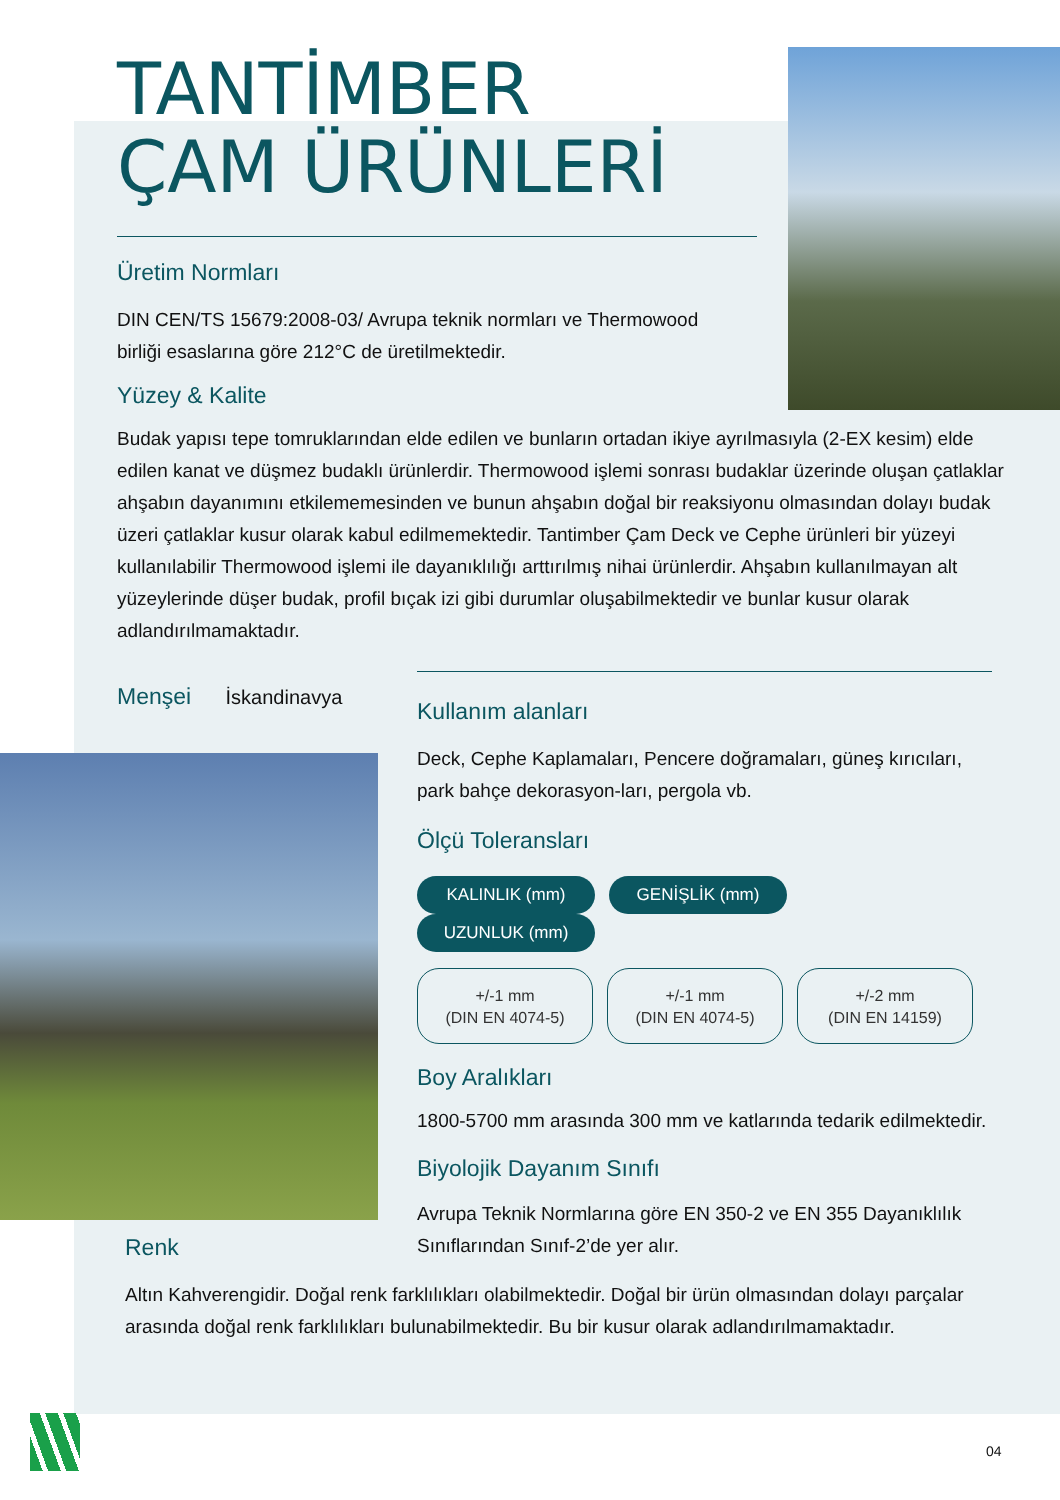TANTİMBER
ÇAM ÜRÜNLERİ
Üretim Normları
DIN CEN/TS 15679:2008-03/ Avrupa teknik normları ve Thermowood birliği esaslarına göre 212°C de üretilmektedir.
Yüzey & Kalite
Budak yapısı tepe tomruklarından elde edilen ve bunların ortadan ikiye ayrılmasıyla (2-EX kesim) elde edilen kanat ve düşmez budaklı ürünlerdir. Thermowood işlemi sonrası budaklar üzerinde oluşan çatlaklar ahşabın dayanımını etkilememesinden ve bunun ahşabın doğal bir reaksiyonu olmasından dolayı budak üzeri çatlaklar kusur olarak kabul edilmemektedir. Tantimber Çam Deck ve Cephe ürünleri bir yüzeyi kullanılabilir Thermowood işlemi ile dayanıklılığı arttırılmış nihai ürünlerdir. Ahşabın kullanılmayan alt yüzeylerinde düşer budak, profil bıçak izi gibi durumlar oluşabilmektedir ve bunlar kusur olarak adlandırılmamaktadır.
Menşei İskandinavya
Kullanım alanları
Deck, Cephe Kaplamaları, Pencere doğramaları, güneş kırıcıları, park bahçe dekorasyon-ları, pergola vb.
Ölçü Toleransları
KALINLIK (mm) GENİŞLİK (mm) UZUNLUK (mm)
+/-1 mm
(DIN EN 4074-5) +/-1 mm
(DIN EN 4074-5) +/-2 mm
(DIN EN 14159)
Boy Aralıkları
1800-5700 mm arasında 300 mm ve katlarında tedarik edilmektedir.
Biyolojik Dayanım Sınıfı
Avrupa Teknik Normlarına göre EN 350-2 ve EN 355 Dayanıklılık Sınıflarından Sınıf-2’de yer alır.
Renk
Altın Kahverengidir. Doğal renk farklılıkları olabilmektedir. Doğal bir ürün olmasından dolayı parçalar arasında doğal renk farklılıkları bulunabilmektedir. Bu bir kusur olarak adlandırılmamaktadır.
04